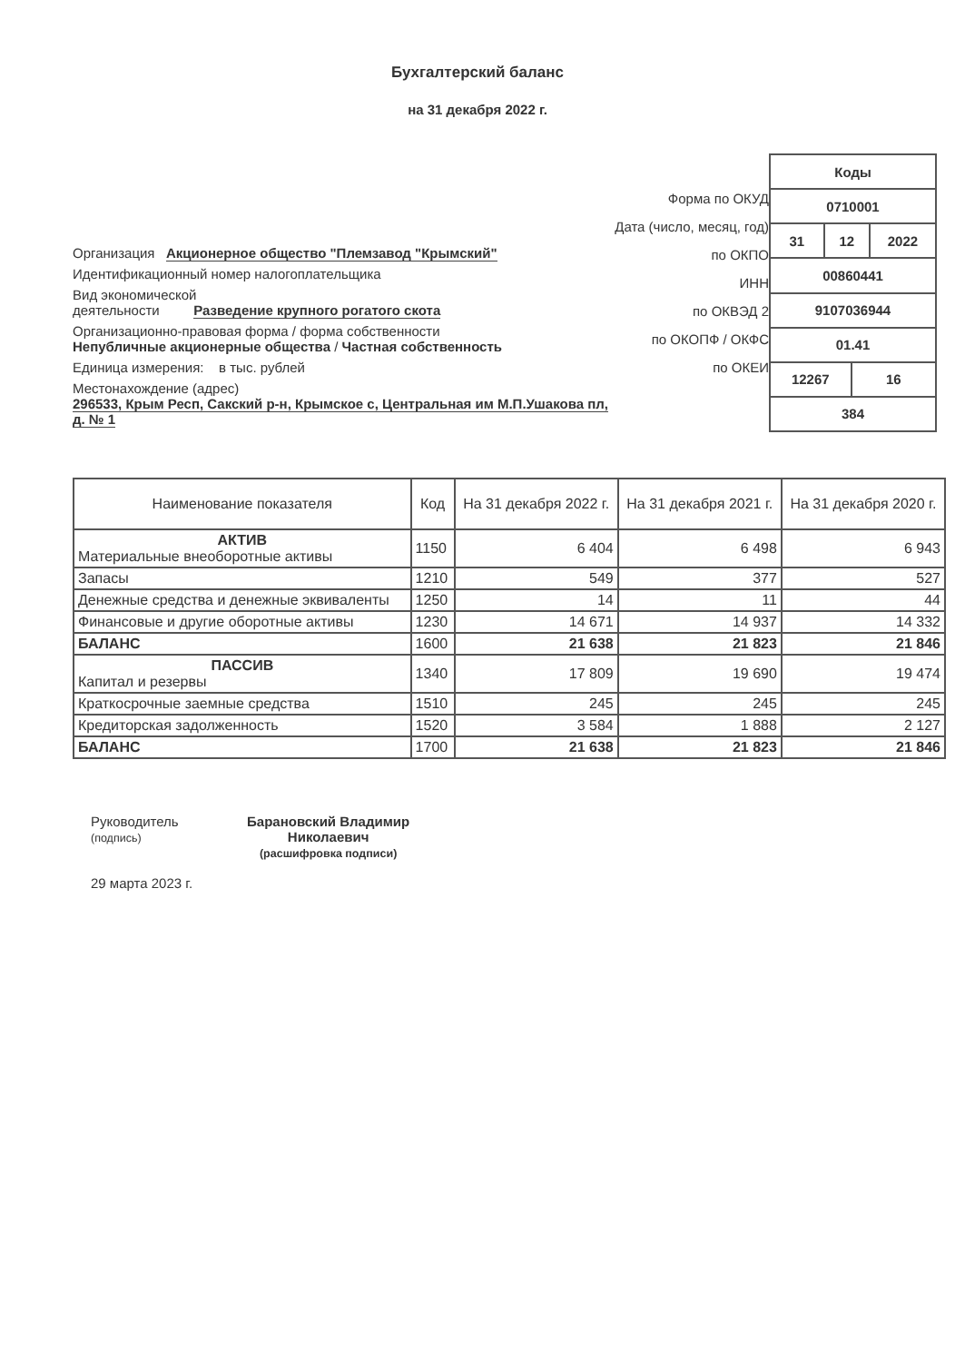Бухгалтерский баланс
на 31 декабря 2022 г.
Организация Акционерное общество "Племзавод "Крымский"
Идентификационный номер налогоплательщика
Вид экономической
деятельности Разведение крупного рогатого скота
Организационно-правовая форма / форма собственности
Непубличные акционерные общества / Частная собственность
Единица измерения: в тыс. рублей
Местонахождение (адрес)
296533, Крым Респ, Сакский р-н, Крымское с, Центральная им М.П.Ушакова пл, д. № 1
Форма по ОКУД
Дата (число, месяц, год)
по ОКПО
ИНН
по ОКВЭД 2
по ОКОПФ / ОКФС
по ОКЕИ
| Коды | | | |
| 0710001 | | | |
| 31 | 12 | | 2022 |
| 00860441 | | | |
| 9107036944 | | | |
| 01.41 | | | |
| 12267 | | 16 | |
| 384 | | | |
| Наименование показателя | Код | На 31 декабря 2022 г. | На 31 декабря 2021 г. | На 31 декабря 2020 г. |
| --- | --- | --- | --- | --- |
| АКТИВ Материальные внеоборотные активы | 1150 | 6 404 | 6 498 | 6 943 |
| Запасы | 1210 | 549 | 377 | 527 |
| Денежные средства и денежные эквиваленты | 1250 | 14 | 11 | 44 |
| Финансовые и другие оборотные активы | 1230 | 14 671 | 14 937 | 14 332 |
| БАЛАНС | 1600 | 21 638 | 21 823 | 21 846 |
| ПАССИВ Капитал и резервы | 1340 | 17 809 | 19 690 | 19 474 |
| Краткосрочные заемные средства | 1510 | 245 | 245 | 245 |
| Кредиторская задолженность | 1520 | 3 584 | 1 888 | 2 127 |
| БАЛАНС | 1700 | 21 638 | 21 823 | 21 846 |
Руководитель
(подпись)
29 марта 2023 г.
Барановский Владимир
Николаевич
(расшифровка подписи)